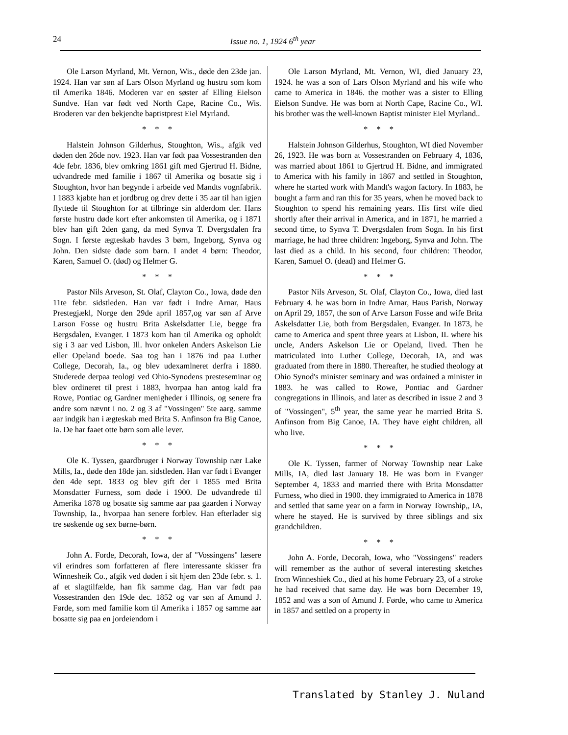24
Issue no. 1, 1924 6<sup>th</sup> year
Ole Larson Myrland, Mt. Vernon, Wis., døde den 23de jan. 1924. Han var søn af Lars Olson Myrland og hustru som kom til Amerika 1846. Moderen var en søster af Elling Eielson Sundve. Han var født ved North Cape, Racine Co., Wis. Broderen var den bekjendte baptistprest Eiel Myrland.
* * *
Halstein Johnson Gilderhus, Stoughton, Wis., afgik ved døden den 26de nov. 1923. Han var født paa Vossestranden den 4de febr. 1836, blev omkring 1861 gift med Gjertrud H. Bidne, udvandrede med familie i 1867 til Amerika og bosatte sig i Stoughton, hvor han begynde i arbeide ved Mandts vognfabrik. I 1883 kjøbte han et jordbrug og drev dette i 35 aar til han igjen flyttede til Stoughton for at tilbringe sin alderdom der. Hans første hustru døde kort efter ankomsten til Amerika, og i 1871 blev han gift 2den gang, da med Synva T. Dvergsdalen fra Sogn. I første ægteskab havdes 3 børn, Ingeborg, Synva og John. Den sidste døde som barn. I andet 4 børn: Theodor, Karen, Samuel O. (død) og Helmer G.
* * *
Pastor Nils Arveson, St. Olaf, Clayton Co., Iowa, døde den 11te febr. sidstleden. Han var født i Indre Arnar, Haus Prestegjækl, Norge den 29de april 1857,og var søn af Arve Larson Fosse og hustru Brita Askelsdatter Lie, begge fra Bergsdalen, Evanger. I 1873 kom han til Amerika og opholdt sig i 3 aar ved Lisbon, Ill. hvor onkelen Anders Askelson Lie eller Opeland boede. Saa tog han i 1876 ind paa Luther College, Decorah, Ia., og blev udexamlneret derfra i 1880. Studerede derpaa teologi ved Ohio-Synodens presteseminar og blev ordineret til prest i 1883, hvorpaa han antog kald fra Rowe, Pontiac og Gardner menigheder i Illinois, og senere fra andre som nævnt i no. 2 og 3 af "Vossingen" 5te aarg. samme aar indgik han i ægteskab med Brita S. Anfinson fra Big Canoe, Ia. De har faaet otte børn som alle lever.
* * *
Ole K. Tyssen, gaardbruger i Norway Township nær Lake Mills, Ia., døde den 18de jan. sidstleden. Han var født i Evanger den 4de sept. 1833 og blev gift der i 1855 med Brita Monsdatter Furness, som døde i 1900. De udvandrede til Amerika 1878 og bosatte sig samme aar paa gaarden i Norway Township, Ia., hvorpaa han senere forblev. Han efterlader sig tre søskende og sex børne-børn.
* * *
John A. Forde, Decorah, Iowa, der af "Vossingens" læsere vil erindres som forfatteren af flere interessante skisser fra Winnesheik Co., afgik ved døden i sit hjem den 23de febr. s. 1. af et slagtilfælde, han fik samme dag. Han var født paa Vossestranden den 19de dec. 1852 og var søn af Amund J. Førde, som med familie kom til Amerika i 1857 og samme aar bosatte sig paa en jordeiendom i
Ole Larson Myrland, Mt. Vernon, WI, died January 23, 1924. he was a son of Lars Olson Myrland and his wife who came to America in 1846. the mother was a sister to Elling Eielson Sundve. He was born at North Cape, Racine Co., WI. his brother was the well-known Baptist minister Eiel Myrland..
* * *
Halstein Johnson Gilderhus, Stoughton, WI died November 26, 1923. He was born at Vossestranden on February 4, 1836, was married about 1861 to Gjertrud H. Bidne, and immigrated to America with his family in 1867 and settled in Stoughton, where he started work with Mandt's wagon factory. In 1883, he bought a farm and ran this for 35 years, when he moved back to Stoughton to spend his remaining years. His first wife died shortly after their arrival in America, and in 1871, he married a second time, to Synva T. Dvergsdalen from Sogn. In his first marriage, he had three children: Ingeborg, Synva and John. The last died as a child. In his second, four children: Theodor, Karen, Samuel O. (dead) and Helmer G.
* * *
Pastor Nils Arveson, St. Olaf, Clayton Co., Iowa, died last February 4. he was born in Indre Arnar, Haus Parish, Norway on April 29, 1857, the son of Arve Larson Fosse and wife Brita Askelsdatter Lie, both from Bergsdalen, Evanger. In 1873, he came to America and spent three years at Lisbon, IL where his uncle, Anders Askelson Lie or Opeland, lived. Then he matriculated into Luther College, Decorah, IA, and was graduated from there in 1880. Thereafter, he studied theology at Ohio Synod's minister seminary and was ordained a minister in 1883. he was called to Rowe, Pontiac and Gardner congregations in Illinois, and later as described in issue 2 and 3 of "Vossingen", 5<sup>th</sup> year, the same year he married Brita S. Anfinson from Big Canoe, IA. They have eight children, all who live.
* * *
Ole K. Tyssen, farmer of Norway Township near Lake Mills, IA, died last January 18. He was born in Evanger September 4, 1833 and married there with Brita Monsdatter Furness, who died in 1900. they immigrated to America in 1878 and settled that same year on a farm in Norway Township,, IA, where he stayed. He is survived by three siblings and six grandchildren.
* * *
John A. Forde, Decorah, Iowa, who "Vossingens" readers will remember as the author of several interesting sketches from Winneshiek Co., died at his home February 23, of a stroke he had received that same day. He was born December 19, 1852 and was a son of Amund J. Førde, who came to America in 1857 and settled on a property in
Translated by Stanley J. Nuland